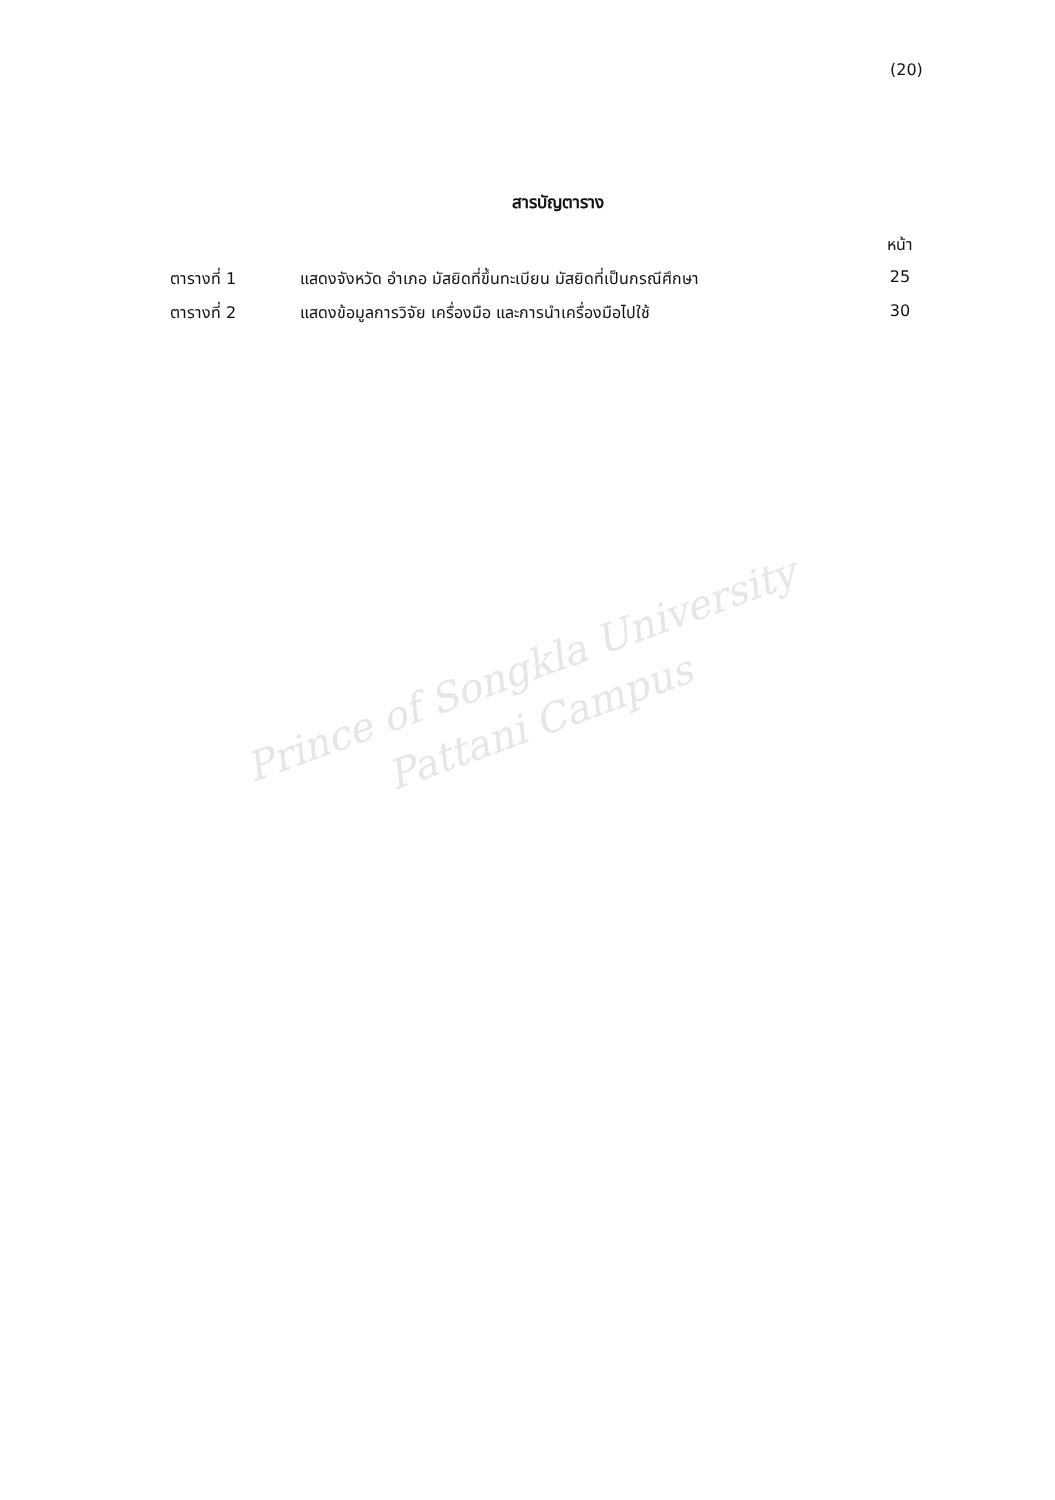(20)
สารบัญตาราง
| | | หน้า |
| ตารางที่ 1 | แสดงจังหวัด อำเภอ มัสยิดที่ขึ้นทะเบียน มัสยิดที่เป็นกรณีศึกษา | 25 |
| ตารางที่ 2 | แสดงข้อมูลการวิจัย เครื่องมือ และการนำเครื่องมือไปใช้ | 30 |
Prince of Songkla University
Pattani Campus